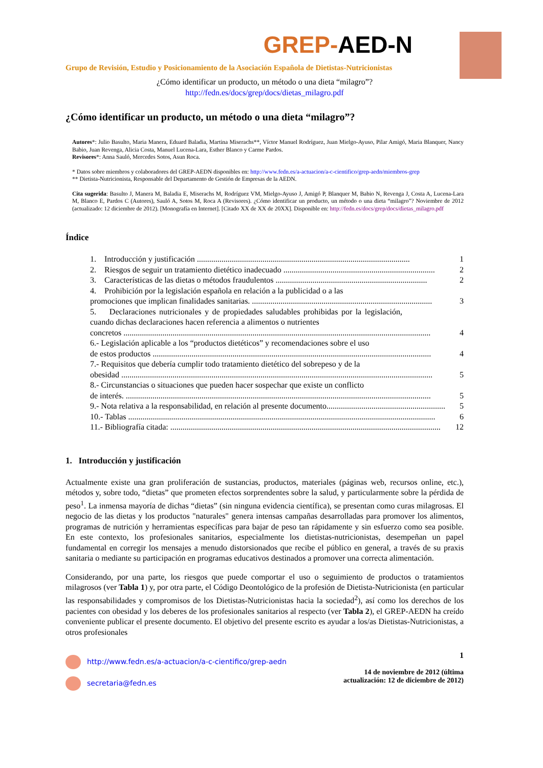GREP-AED-N
Grupo de Revisión, Estudio y Posicionamiento de la Asociación Española de Dietistas-Nutricionistas
¿Cómo identificar un producto, un método o una dieta “milagro”?
http://fedn.es/docs/grep/docs/dietas_milagro.pdf
¿Cómo identificar un producto, un método o una dieta “milagro”?
Autores*: Julio Basulto, Maria Manera, Eduard Baladia, Martina Miserachs**, Víctor Manuel Rodríguez, Juan Mielgo-Ayuso, Pilar Amigó, Maria Blanquer, Nancy Babio, Juan Revenga, Alicia Costa, Manuel Lucena-Lara, Esther Blanco y Carme Pardos.
Revisores*: Anna Sauló, Mercedes Sotos, Asun Roca.
* Datos sobre miembros y colaboradores del GREP-AEDN disponibles en: http://www.fedn.es/a-actuacion/a-c-cientifico/grep-aedn/miembros-grep
** Dietista-Nutricionista, Responsable del Departamento de Gestión de Empresas de la AEDN.
Cita sugerida: Basulto J, Manera M, Baladia E, Miserachs M, Rodríguez VM, Mielgo-Ayuso J, Amigó P, Blanquer M, Babio N, Revenga J, Costa A, Lucena-Lara M, Blanco E, Pardos C (Autores), Sauló A, Sotos M, Roca A (Revisores). ¿Cómo identificar un producto, un método o una dieta “milagro”? Noviembre de 2012 (actualizado: 12 diciembre de 2012). [Monografía en Internet]. [Citado XX de XX de 20XX]. Disponible en: http://fedn.es/docs/grep/docs/dietas_milagro.pdf
Índice
1. Introducción y justificación ........................................................................................................ 1
2. Riesgos de seguir un tratamiento dietético inadecuado .......................................................................... 2
3. Características de las dietas o métodos fraudulentos .......................................................................... 2
4. Prohibición por la legislación española en relación a la publicidad o a las
promociones que implican finalidades sanitarias. ........................................................................................ 3
5. Declaraciones nutricionales y de propiedades saludables prohibidas por la legislación, cuando dichas declaraciones hacen referencia a alimentos o nutrientes
concretos ...................................................................................................................................................... 4
6.- Legislación aplicable a los “productos dietéticos” y recomendaciones sobre el uso
de estos productos ........................................................................................................................................ 4
7.- Requisitos que debería cumplir todo tratamiento dietético del sobrepeso y de la
obesidad ........................................................................................................................................................ 5
8.- Circunstancias o situaciones que pueden hacer sospechar que existe un conflicto
de interés. ..................................................................................................................................................... 5
9.- Nota relativa a la responsabilidad, en relación al presente documento.......................................................... 5
10.- Tablas ...................................................................................................................................................... 6
11.- Bibliografía citada: .................................................................................................................................... 12
1. Introducción y justificación
Actualmente existe una gran proliferación de sustancias, productos, materiales (páginas web, recursos online, etc.), métodos y, sobre todo, “dietas” que prometen efectos sorprendentes sobre la salud, y particularmente sobre la pérdida de peso<sup>1</sup>. La inmensa mayoría de dichas “dietas” (sin ninguna evidencia científica), se presentan como curas milagrosas. El negocio de las dietas y los productos "naturales" genera intensas campañas desarrolladas para promover los alimentos, programas de nutrición y herramientas específicas para bajar de peso tan rápidamente y sin esfuerzo como sea posible. En este contexto, los profesionales sanitarios, especialmente los dietistas-nutricionistas, desempeñan un papel fundamental en corregir los mensajes a menudo distorsionados que recibe el público en general, a través de su praxis sanitaria o mediante su participación en programas educativos destinados a promover una correcta alimentación.
Considerando, por una parte, los riesgos que puede comportar el uso o seguimiento de productos o tratamientos milagrosos (ver Tabla 1) y, por otra parte, el Código Deontológico de la profesión de Dietista-Nutricionista (en particular las responsabilidades y compromisos de los Dietistas-Nutricionistas hacia la sociedad<sup>2</sup>), así como los derechos de los pacientes con obesidad y los deberes de los profesionales sanitarios al respecto (ver Tabla 2), el GREP-AEDN ha creído conveniente publicar el presente documento. El objetivo del presente escrito es ayudar a los/as Dietistas-Nutricionistas, a otros profesionales
http://www.fedn.es/a-actuacion/a-c-cientifico/grep-aedn
secretaria@fedn.es
1
14 de noviembre de 2012 (última
actualización: 12 de diciembre de 2012)